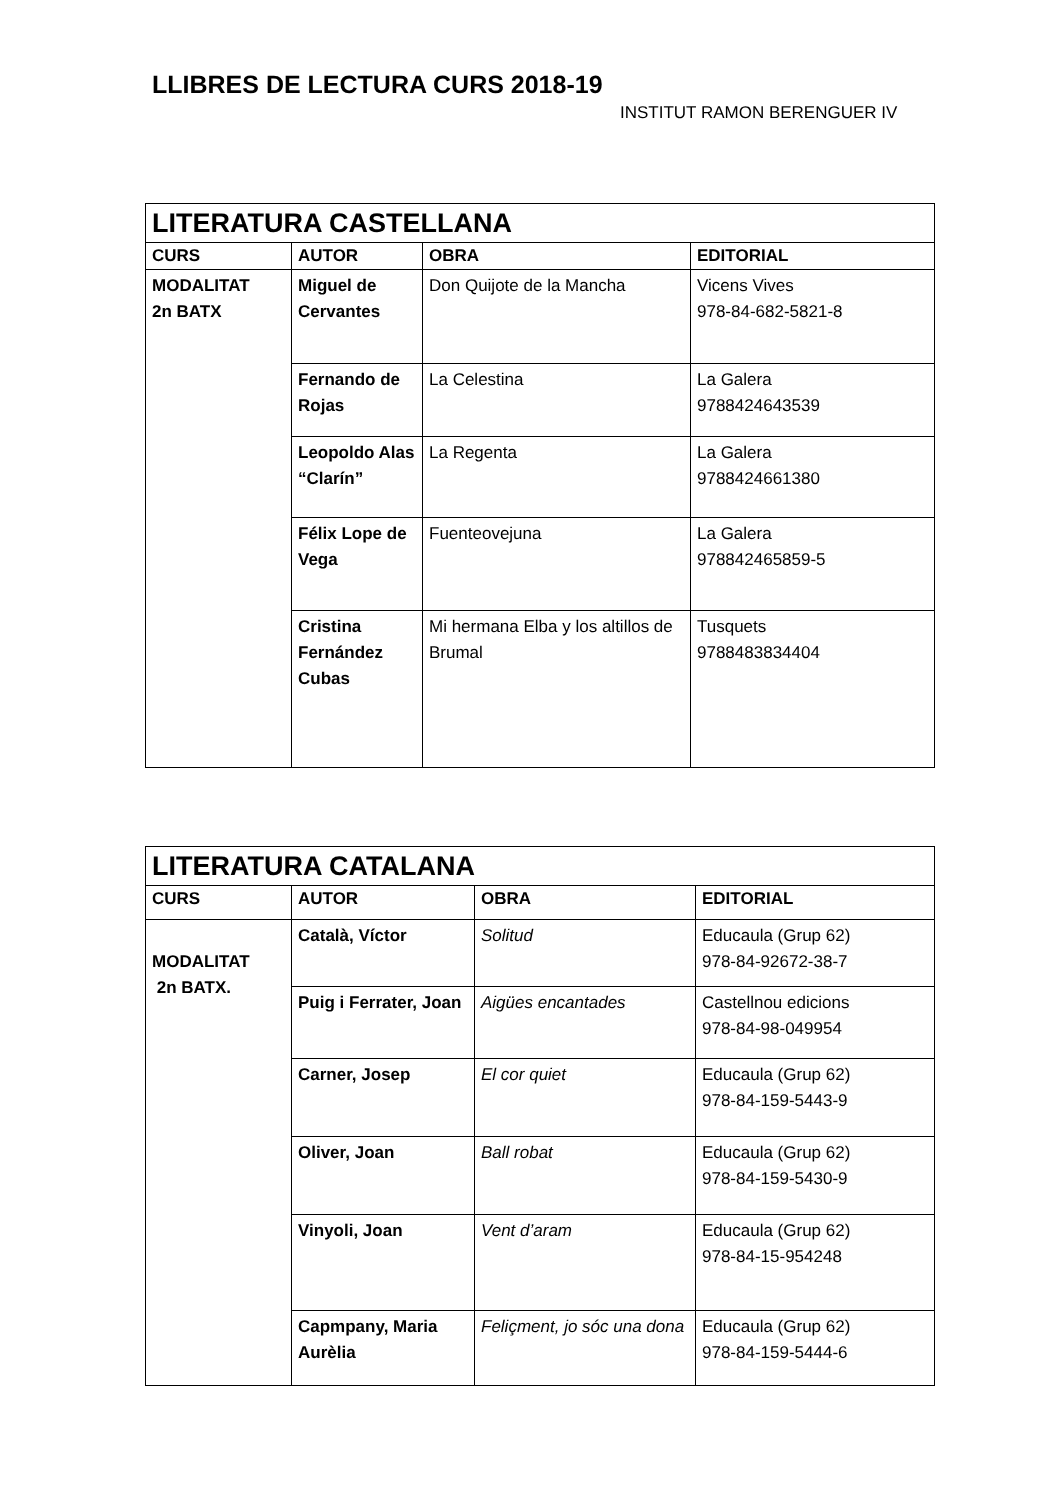LLIBRES DE LECTURA CURS 2018-19
INSTITUT RAMON BERENGUER IV
| LITERATURA CASTELLANA | | | |
| CURS | AUTOR | OBRA | EDITORIAL |
| MODALITAT 2n BATX | Miguel de Cervantes | Don Quijote de la Mancha | Vicens Vives 978-84-682-5821-8 |
| | Fernando de Rojas | La Celestina | La Galera 9788424643539 |
| | Leopoldo Alas “Clarín” | La Regenta | La Galera 9788424661380 |
| | Félix Lope de Vega | Fuenteovejuna | La Galera 978842465859-5 |
| | Cristina Fernández Cubas | Mi hermana Elba y los altillos de Brumal | Tusquets 9788483834404 |
| LITERATURA CATALANA | | | |
| CURS | AUTOR | OBRA | EDITORIAL |
| MODALITAT 2n BATX. | Català, Víctor | Solitud | Educaula (Grup 62) 978-84-92672-38-7 |
| | Puig i Ferrater, Joan | Aigües encantades | Castellnou edicions 978-84-98-049954 |
| | Carner, Josep | El cor quiet | Educaula (Grup 62) 978-84-159-5443-9 |
| | Oliver, Joan | Ball robat | Educaula (Grup 62) 978-84-159-5430-9 |
| | Vinyoli, Joan | Vent d’aram | Educaula (Grup 62) 978-84-15-954248 |
| | Capmpany, Maria Aurèlia | Feliçment, jo sóc una dona | Educaula (Grup 62) 978-84-159-5444-6 |